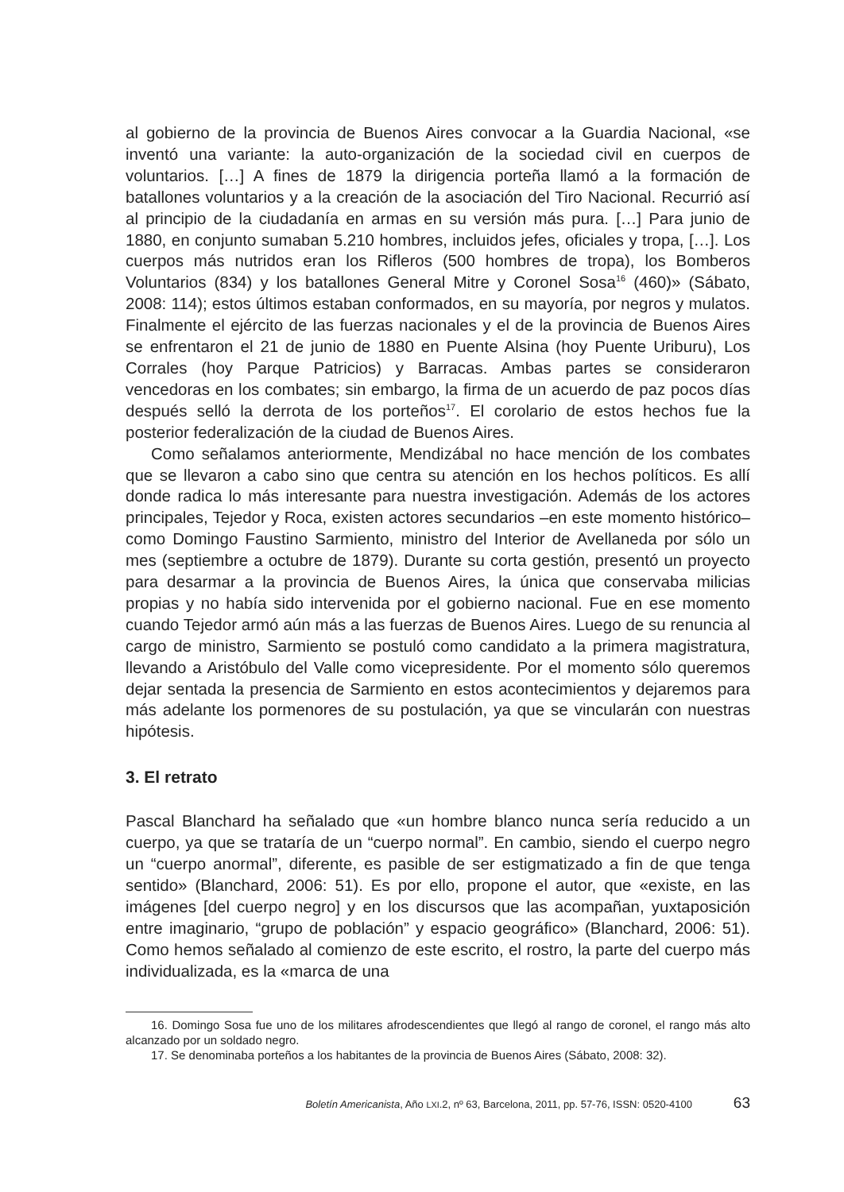al gobierno de la provincia de Buenos Aires convocar a la Guardia Nacional, «se inventó una variante: la auto-organización de la sociedad civil en cuerpos de voluntarios. […] A fines de 1879 la dirigencia porteña llamó a la formación de batallones voluntarios y a la creación de la asociación del Tiro Nacional. Recurrió así al principio de la ciudadanía en armas en su versión más pura. […] Para junio de 1880, en conjunto sumaban 5.210 hombres, incluidos jefes, oficiales y tropa, […]. Los cuerpos más nutridos eran los Rifleros (500 hombres de tropa), los Bomberos Voluntarios (834) y los batallones General Mitre y Coronel Sosa<sup>16</sup> (460)» (Sábato, 2008: 114); estos últimos estaban conformados, en su mayoría, por negros y mulatos. Finalmente el ejército de las fuerzas nacionales y el de la provincia de Buenos Aires se enfrentaron el 21 de junio de 1880 en Puente Alsina (hoy Puente Uriburu), Los Corrales (hoy Parque Patricios) y Barracas. Ambas partes se consideraron vencedoras en los combates; sin embargo, la firma de un acuerdo de paz pocos días después selló la derrota de los porteños<sup>17</sup>. El corolario de estos hechos fue la posterior federalización de la ciudad de Buenos Aires.
Como señalamos anteriormente, Mendizábal no hace mención de los combates que se llevaron a cabo sino que centra su atención en los hechos políticos. Es allí donde radica lo más interesante para nuestra investigación. Además de los actores principales, Tejedor y Roca, existen actores secundarios –en este momento histórico– como Domingo Faustino Sarmiento, ministro del Interior de Avellaneda por sólo un mes (septiembre a octubre de 1879). Durante su corta gestión, presentó un proyecto para desarmar a la provincia de Buenos Aires, la única que conservaba milicias propias y no había sido intervenida por el gobierno nacional. Fue en ese momento cuando Tejedor armó aún más a las fuerzas de Buenos Aires. Luego de su renuncia al cargo de ministro, Sarmiento se postuló como candidato a la primera magistratura, llevando a Aristóbulo del Valle como vicepresidente. Por el momento sólo queremos dejar sentada la presencia de Sarmiento en estos acontecimientos y dejaremos para más adelante los pormenores de su postulación, ya que se vincularán con nuestras hipótesis.
3. El retrato
Pascal Blanchard ha señalado que «un hombre blanco nunca sería reducido a un cuerpo, ya que se trataría de un “cuerpo normal”. En cambio, siendo el cuerpo negro un “cuerpo anormal”, diferente, es pasible de ser estigmatizado a fin de que tenga sentido» (Blanchard, 2006: 51). Es por ello, propone el autor, que «existe, en las imágenes [del cuerpo negro] y en los discursos que las acompañan, yuxtaposición entre imaginario, “grupo de población” y espacio geográfico» (Blanchard, 2006: 51). Como hemos señalado al comienzo de este escrito, el rostro, la parte del cuerpo más individualizada, es la «marca de una
16. Domingo Sosa fue uno de los militares afrodescendientes que llegó al rango de coronel, el rango más alto alcanzado por un soldado negro.
17. Se denominaba porteños a los habitantes de la provincia de Buenos Aires (Sábato, 2008: 32).
Boletín Americanista, Año LXI.2, nº 63, Barcelona, 2011, pp. 57-76, ISSN: 0520-4100 63